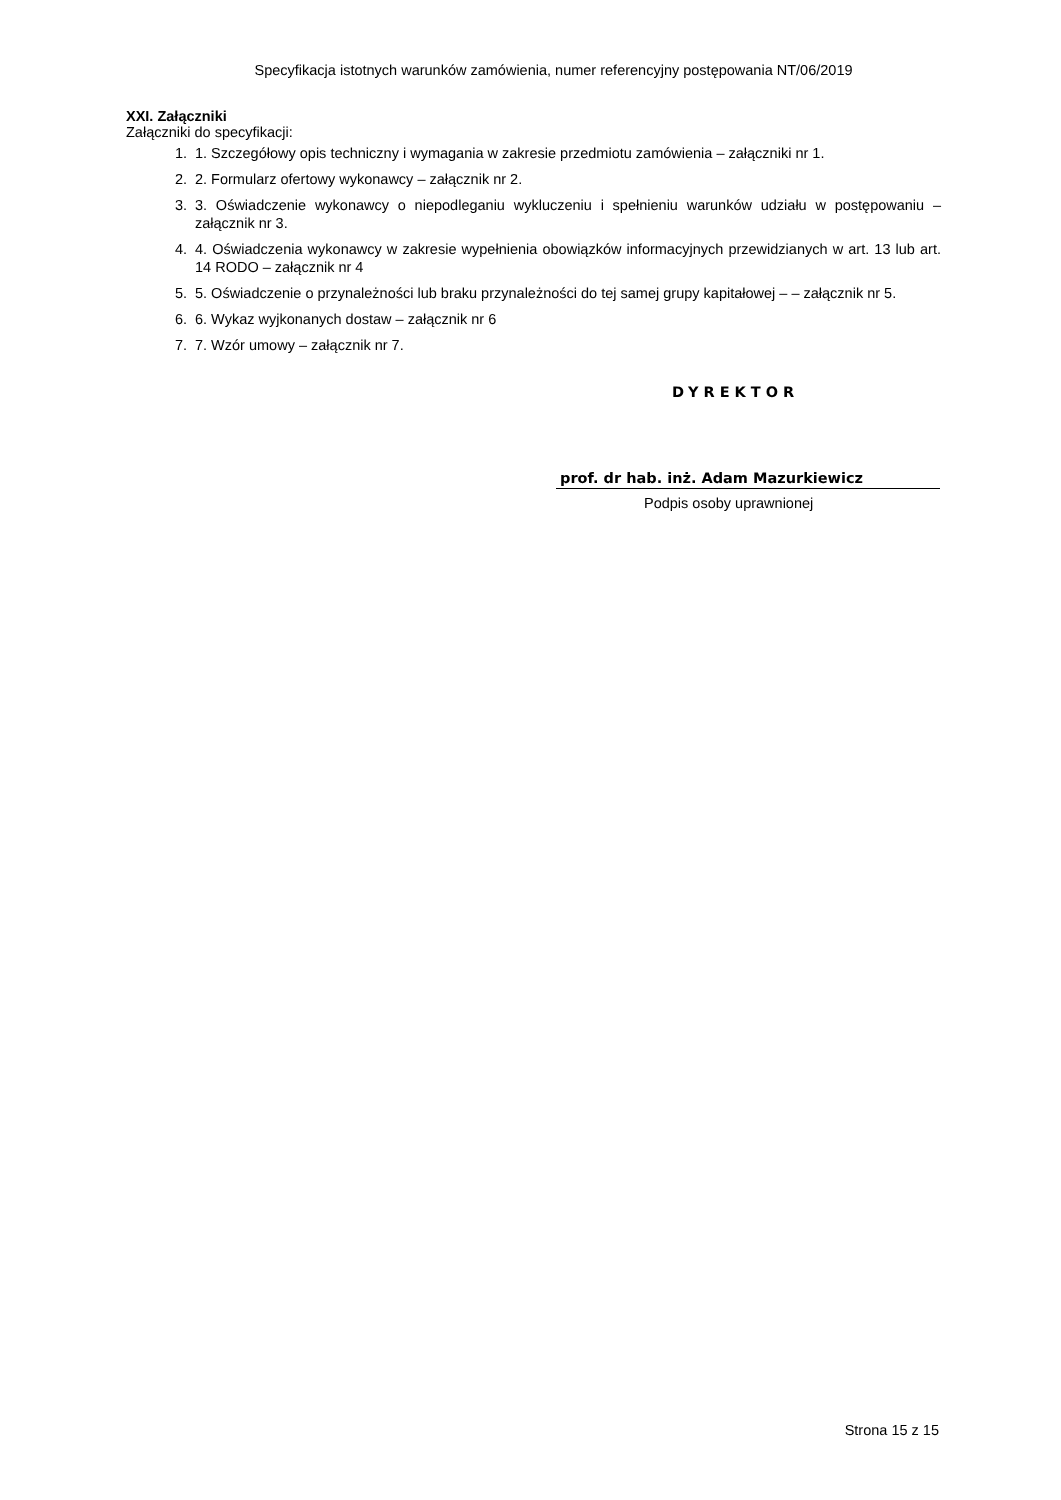Specyfikacja istotnych warunków zamówienia, numer referencyjny postępowania NT/06/2019
XXI. Załączniki
Załączniki do specyfikacji:
1. 1. Szczegółowy opis techniczny i wymagania w zakresie przedmiotu zamówienia – załączniki nr 1.
2. 2. Formularz ofertowy wykonawcy – załącznik nr 2.
3. 3. Oświadczenie wykonawcy o niepodleganiu wykluczeniu i spełnieniu warunków udziału w postępowaniu – załącznik nr 3.
4. 4. Oświadczenia wykonawcy w zakresie wypełnienia obowiązków informacyjnych przewidzianych w art. 13 lub art. 14 RODO – załącznik nr 4
5. 5. Oświadczenie o przynależności lub braku przynależności do tej samej grupy kapitałowej – – załącznik nr 5.
6. 6. Wykaz wyjkonanych dostaw – załącznik nr 6
7. 7. Wzór umowy – załącznik nr 7.
DYREKTOR
prof. dr hab. inż. Adam Mazurkiewicz
Podpis osoby uprawnionej
Strona 15 z 15